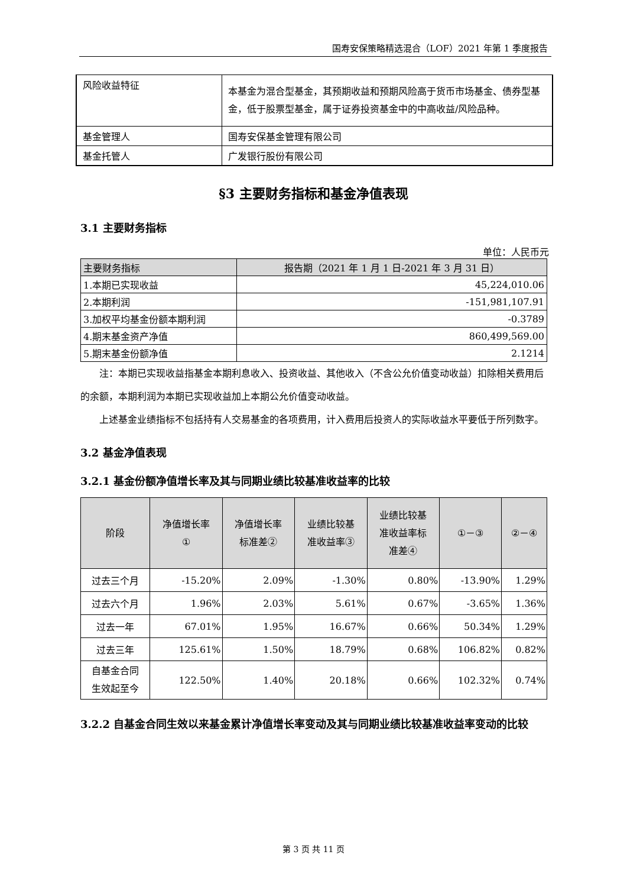国寿安保策略精选混合（LOF）2021 年第 1 季度报告
| 风险收益特征 | 本基金为混合型基金，其预期收益和预期风险高于货币市场基金、债券型基金，低于股票型基金，属于证券投资基金中的中高收益/风险品种。 |
| 基金管理人 | 国寿安保基金管理有限公司 |
| 基金托管人 | 广发银行股份有限公司 |
§3 主要财务指标和基金净值表现
3.1 主要财务指标
单位：人民币元
| 主要财务指标 | 报告期（2021 年 1 月 1 日-2021 年 3 月 31 日） |
| --- | --- |
| 1.本期已实现收益 | 45,224,010.06 |
| 2.本期利润 | -151,981,107.91 |
| 3.加权平均基金份额本期利润 | -0.3789 |
| 4.期末基金资产净值 | 860,499,569.00 |
| 5.期末基金份额净值 | 2.1214 |
注：本期已实现收益指基金本期利息收入、投资收益、其他收入（不含公允价值变动收益）扣除相关费用后的余额，本期利润为本期已实现收益加上本期公允价值变动收益。
上述基金业绩指标不包括持有人交易基金的各项费用，计入费用后投资人的实际收益水平要低于所列数字。
3.2 基金净值表现
3.2.1 基金份额净值增长率及其与同期业绩比较基准收益率的比较
| 阶段 | 净值增长率 ① | 净值增长率 标准差② | 业绩比较基 准收益率③ | 业绩比较基 准收益率标 准差④ | ①－③ | ②－④ |
| --- | --- | --- | --- | --- | --- | --- |
| 过去三个月 | -15.20% | 2.09% | -1.30% | 0.80% | -13.90% | 1.29% |
| 过去六个月 | 1.96% | 2.03% | 5.61% | 0.67% | -3.65% | 1.36% |
| 过去一年 | 67.01% | 1.95% | 16.67% | 0.66% | 50.34% | 1.29% |
| 过去三年 | 125.61% | 1.50% | 18.79% | 0.68% | 106.82% | 0.82% |
| 自基金合同 生效起至今 | 122.50% | 1.40% | 20.18% | 0.66% | 102.32% | 0.74% |
3.2.2 自基金合同生效以来基金累计净值增长率变动及其与同期业绩比较基准收益率变动的比较
第 3 页 共 11 页